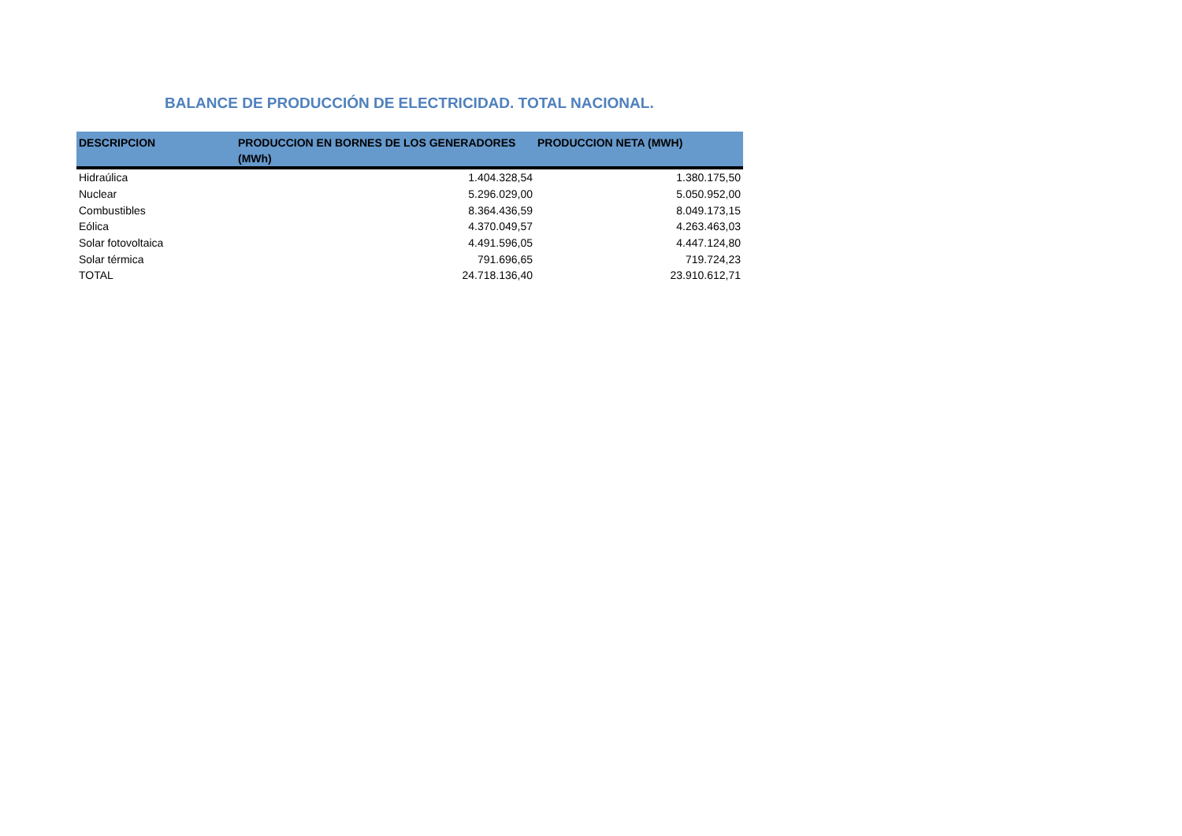BALANCE DE PRODUCCIÓN DE ELECTRICIDAD. TOTAL NACIONAL.
| DESCRIPCION | PRODUCCION EN BORNES DE LOS GENERADORES (MWh) | PRODUCCION NETA (MWH) |
| --- | --- | --- |
| Hidraúlica | 1.404.328,54 | 1.380.175,50 |
| Nuclear | 5.296.029,00 | 5.050.952,00 |
| Combustibles | 8.364.436,59 | 8.049.173,15 |
| Eólica | 4.370.049,57 | 4.263.463,03 |
| Solar fotovoltaica | 4.491.596,05 | 4.447.124,80 |
| Solar térmica | 791.696,65 | 719.724,23 |
| TOTAL | 24.718.136,40 | 23.910.612,71 |